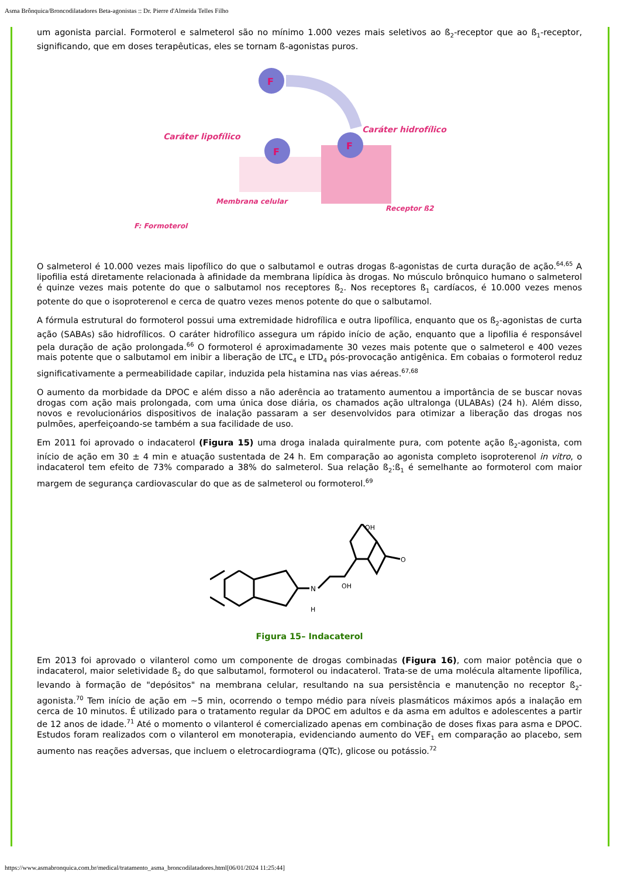Asma Brônquica/Broncodilatadores Beta-agonistas :: Dr. Pierre d'Almeida Telles Filho
um agonista parcial. Formoterol e salmeterol são no mínimo 1.000 vezes mais seletivos ao ß<sub>2</sub>-receptor que ao ß<sub>1</sub>-receptor, significando, que em doses terapêuticas, eles se tornam ß-agonistas puros.
F
F
F
Caráter lipofílico
Caráter hidrofílico
Membrana celular
Receptor ß2
F: Formoterol
O salmeterol é 10.000 vezes mais lipofílico do que o salbutamol e outras drogas ß-agonistas de curta duração de ação.<sup>64,65</sup> A lipofilia está diretamente relacionada à afinidade da membrana lipídica às drogas. No músculo brônquico humano o salmeterol é quinze vezes mais potente do que o salbutamol nos receptores ß<sub>2</sub>. Nos receptores ß<sub>1</sub> cardíacos, é 10.000 vezes menos potente do que o isoproterenol e cerca de quatro vezes menos potente do que o salbutamol.
A fórmula estrutural do formoterol possui uma extremidade hidrofílica e outra lipofílica, enquanto que os ß<sub>2</sub>-agonistas de curta ação (SABAs) são hidrofílicos. O caráter hidrofílico assegura um rápido início de ação, enquanto que a lipofilia é responsável pela duração de ação prolongada.<sup>66</sup> O formoterol é aproximadamente 30 vezes mais potente que o salmeterol e 400 vezes mais potente que o salbutamol em inibir a liberação de LTC<sub>4</sub> e LTD<sub>4</sub> pós-provocação antigênica. Em cobaias o formoterol reduz significativamente a permeabilidade capilar, induzida pela histamina nas vias aéreas.<sup>67,68</sup>
O aumento da morbidade da DPOC e além disso a não aderência ao tratamento aumentou a importância de se buscar novas drogas com ação mais prolongada, com uma única dose diária, os chamados ação ultralonga (ULABAs) (24 h). Além disso, novos e revolucionários dispositivos de inalação passaram a ser desenvolvidos para otimizar a liberação das drogas nos pulmões, aperfeiçoando-se também a sua facilidade de uso.
Em 2011 foi aprovado o indacaterol (Figura 15) uma droga inalada quiralmente pura, com potente ação ß<sub>2</sub>-agonista, com início de ação em 30 ± 4 min e atuação sustentada de 24 h. Em comparação ao agonista completo isoproterenol in vitro, o indacaterol tem efeito de 73% comparado a 38% do salmeterol. Sua relação ß<sub>2</sub>:ß<sub>1</sub> é semelhante ao formoterol com maior margem de segurança cardiovascular do que as de salmeterol ou formoterol.<sup>69</sup>
N
H
OH
OH
O
Figura 15– Indacaterol
Em 2013 foi aprovado o vilanterol como um componente de drogas combinadas (Figura 16), com maior potência que o indacaterol, maior seletividade ß<sub>2</sub> do que salbutamol, formoterol ou indacaterol. Trata-se de uma molécula altamente lipofílica, levando à formação de "depósitos" na membrana celular, resultando na sua persistência e manutenção no receptor ß<sub>2</sub>-agonista.<sup>70</sup> Tem início de ação em ~5 min, ocorrendo o tempo médio para níveis plasmáticos máximos após a inalação em cerca de 10 minutos. É utilizado para o tratamento regular da DPOC em adultos e da asma em adultos e adolescentes a partir de 12 anos de idade.<sup>71</sup> Até o momento o vilanterol é comercializado apenas em combinação de doses fixas para asma e DPOC. Estudos foram realizados com o vilanterol em monoterapia, evidenciando aumento do VEF<sub>1</sub> em comparação ao placebo, sem aumento nas reações adversas, que incluem o eletrocardiograma (QTc), glicose ou potássio.<sup>72</sup>
https://www.asmabronquica.com.br/medical/tratamento_asma_broncodilatadores.html[06/01/2024 11:25:44]